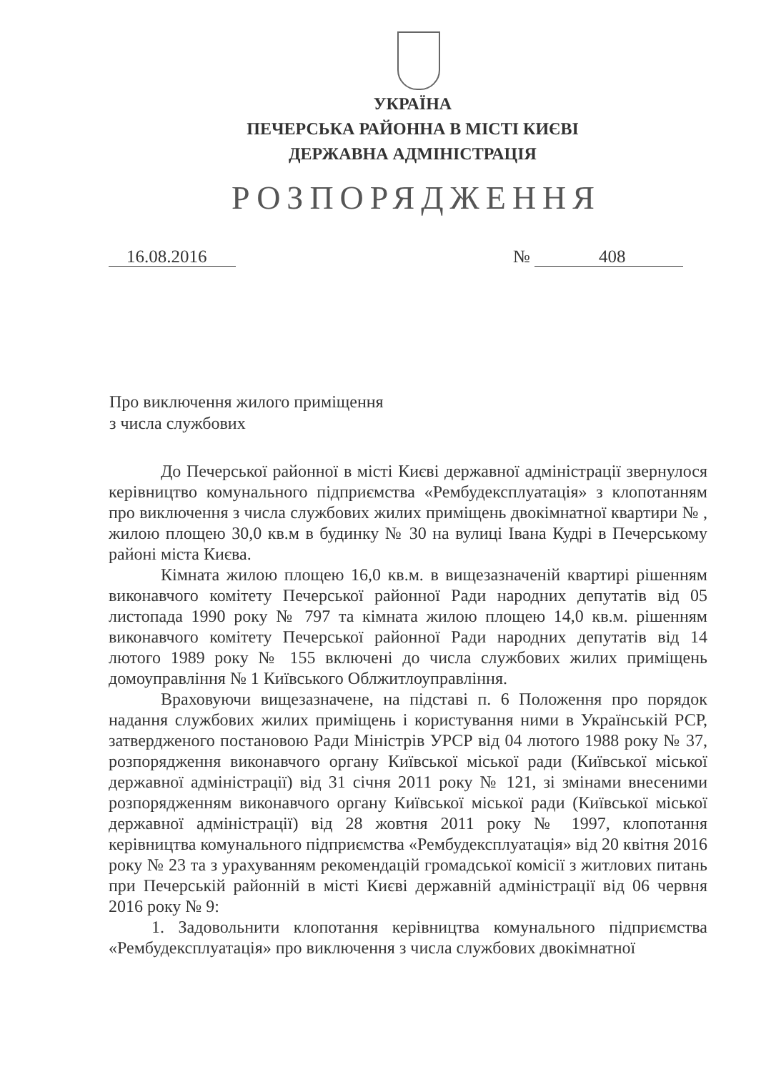УКРАЇНА
ПЕЧЕРСЬКА РАЙОННА В МІСТІ КИЄВІ
ДЕРЖАВНА АДМІНІСТРАЦІЯ
РОЗПОРЯДЖЕННЯ
16.08.2016 № 408
Про виключення жилого приміщення
з числа службових
До Печерської районної в місті Києві державної адміністрації звернулося керівництво комунального підприємства «Рембудексплуатація» з клопотанням про виключення з числа службових жилих приміщень двокімнатної квартири № , жилою площею 30,0 кв.м в будинку № 30 на вулиці Івана Кудрі в Печерському районі міста Києва.
Кімната жилою площею 16,0 кв.м. в вищезазначеній квартирі рішенням виконавчого комітету Печерської районної Ради народних депутатів від 05 листопада 1990 року № 797 та кімната жилою площею 14,0 кв.м. рішенням виконавчого комітету Печерської районної Ради народних депутатів від 14 лютого 1989 року № 155 включені до числа службових жилих приміщень домоуправління № 1 Київського Облжитлоуправління.
Враховуючи вищезазначене, на підставі п. 6 Положення про порядок надання службових жилих приміщень і користування ними в Українській РСР, затвердженого постановою Ради Міністрів УРСР від 04 лютого 1988 року № 37, розпорядження виконавчого органу Київської міської ради (Київської міської державної адміністрації) від 31 січня 2011 року № 121, зі змінами внесеними розпорядженням виконавчого органу Київської міської ради (Київської міської державної адміністрації) від 28 жовтня 2011 року № 1997, клопотання керівництва комунального підприємства «Рембудексплуатація» від 20 квітня 2016 року № 23 та з урахуванням рекомендацій громадської комісії з житлових питань при Печерській районній в місті Києві державній адміністрації від 06 червня 2016 року № 9:
1. Задовольнити клопотання керівництва комунального підприємства «Рембудексплуатація» про виключення з числа службових двокімнатної